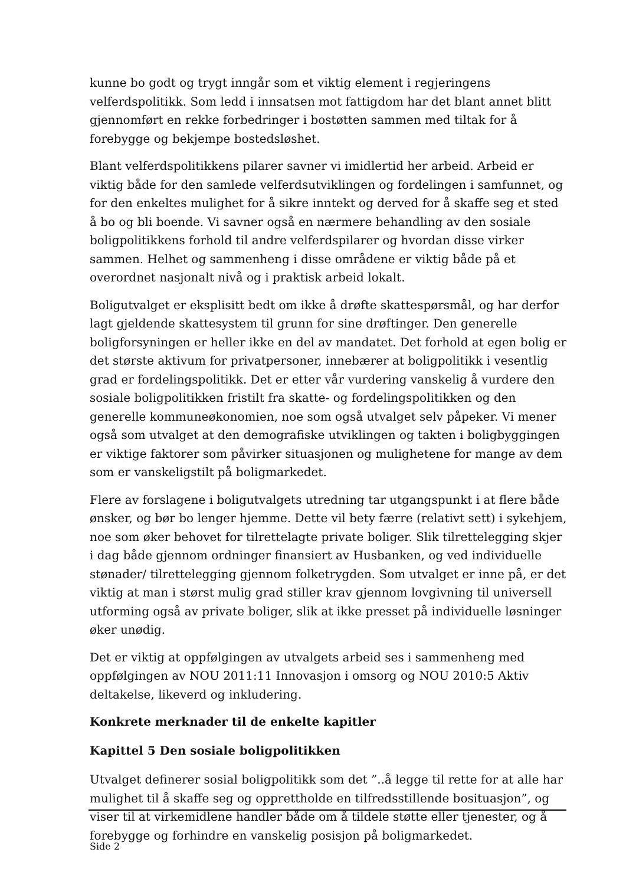kunne bo godt og trygt inngår som et viktig element i regjeringens velferdspolitikk. Som ledd i innsatsen mot fattigdom har det blant annet blitt gjennomført en rekke forbedringer i bostøtten sammen med tiltak for å forebygge og bekjempe bostedsløshet.
Blant velferdspolitikkens pilarer savner vi imidlertid her arbeid. Arbeid er viktig både for den samlede velferdsutviklingen og fordelingen i samfunnet, og for den enkeltes mulighet for å sikre inntekt og derved for å skaffe seg et sted å bo og bli boende. Vi savner også en nærmere behandling av den sosiale boligpolitikkens forhold til andre velferdspilarer og hvordan disse virker sammen. Helhet og sammenheng i disse områdene er viktig både på et overordnet nasjonalt nivå og i praktisk arbeid lokalt.
Boligutvalget er eksplisitt bedt om ikke å drøfte skattespørsmål, og har derfor lagt gjeldende skattesystem til grunn for sine drøftinger. Den generelle boligforsyningen er heller ikke en del av mandatet. Det forhold at egen bolig er det største aktivum for privatpersoner, innebærer at boligpolitikk i vesentlig grad er fordelingspolitikk. Det er etter vår vurdering vanskelig å vurdere den sosiale boligpolitikken fristilt fra skatte- og fordelingspolitikken og den generelle kommuneøkonomien, noe som også utvalget selv påpeker. Vi mener også som utvalget at den demografiske utviklingen og takten i boligbyggingen er viktige faktorer som påvirker situasjonen og mulighetene for mange av dem som er vanskeligstilt på boligmarkedet.
Flere av forslagene i boligutvalgets utredning tar utgangspunkt i at flere både ønsker, og bør bo lenger hjemme. Dette vil bety færre (relativt sett) i sykehjem, noe som øker behovet for tilrettelagte private boliger. Slik tilrettelegging skjer i dag både gjennom ordninger finansiert av Husbanken, og ved individuelle stønader/ tilrettelegging gjennom folketrygden. Som utvalget er inne på, er det viktig at man i størst mulig grad stiller krav gjennom lovgivning til universell utforming også av private boliger, slik at ikke presset på individuelle løsninger øker unødig.
Det er viktig at oppfølgingen av utvalgets arbeid ses i sammenheng med oppfølgingen av NOU 2011:11 Innovasjon i omsorg og NOU 2010:5 Aktiv deltakelse, likeverd og inkludering.
Konkrete merknader til de enkelte kapitler
Kapittel 5 Den sosiale boligpolitikken
Utvalget definerer sosial boligpolitikk som det ”..å legge til rette for at alle har mulighet til å skaffe seg og opprettholde en tilfredsstillende bosituasjon”, og viser til at virkemidlene handler både om å tildele støtte eller tjenester, og å forebygge og forhindre en vanskelig posisjon på boligmarkedet.
Side 2